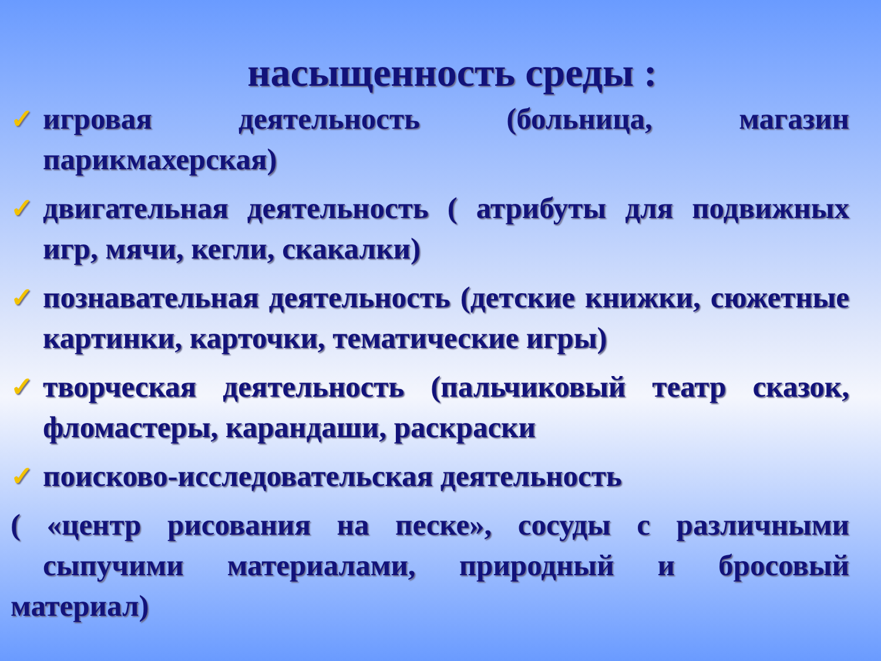насыщенность среды :
✓ игровая деятельность (больница, магазин парикмахерская)
✓ двигательная деятельность ( атрибуты для подвижных игр, мячи, кегли, скакалки)
✓ познавательная деятельность (детские книжки, сюжетные картинки, карточки, тематические игры)
✓ творческая деятельность (пальчиковый театр сказок, фломастеры, карандаши, раскраски
✓ поисково-исследовательская деятельность
( «центр рисования на песке», сосуды с различными сыпучими материалами, природный и бросовый материал)